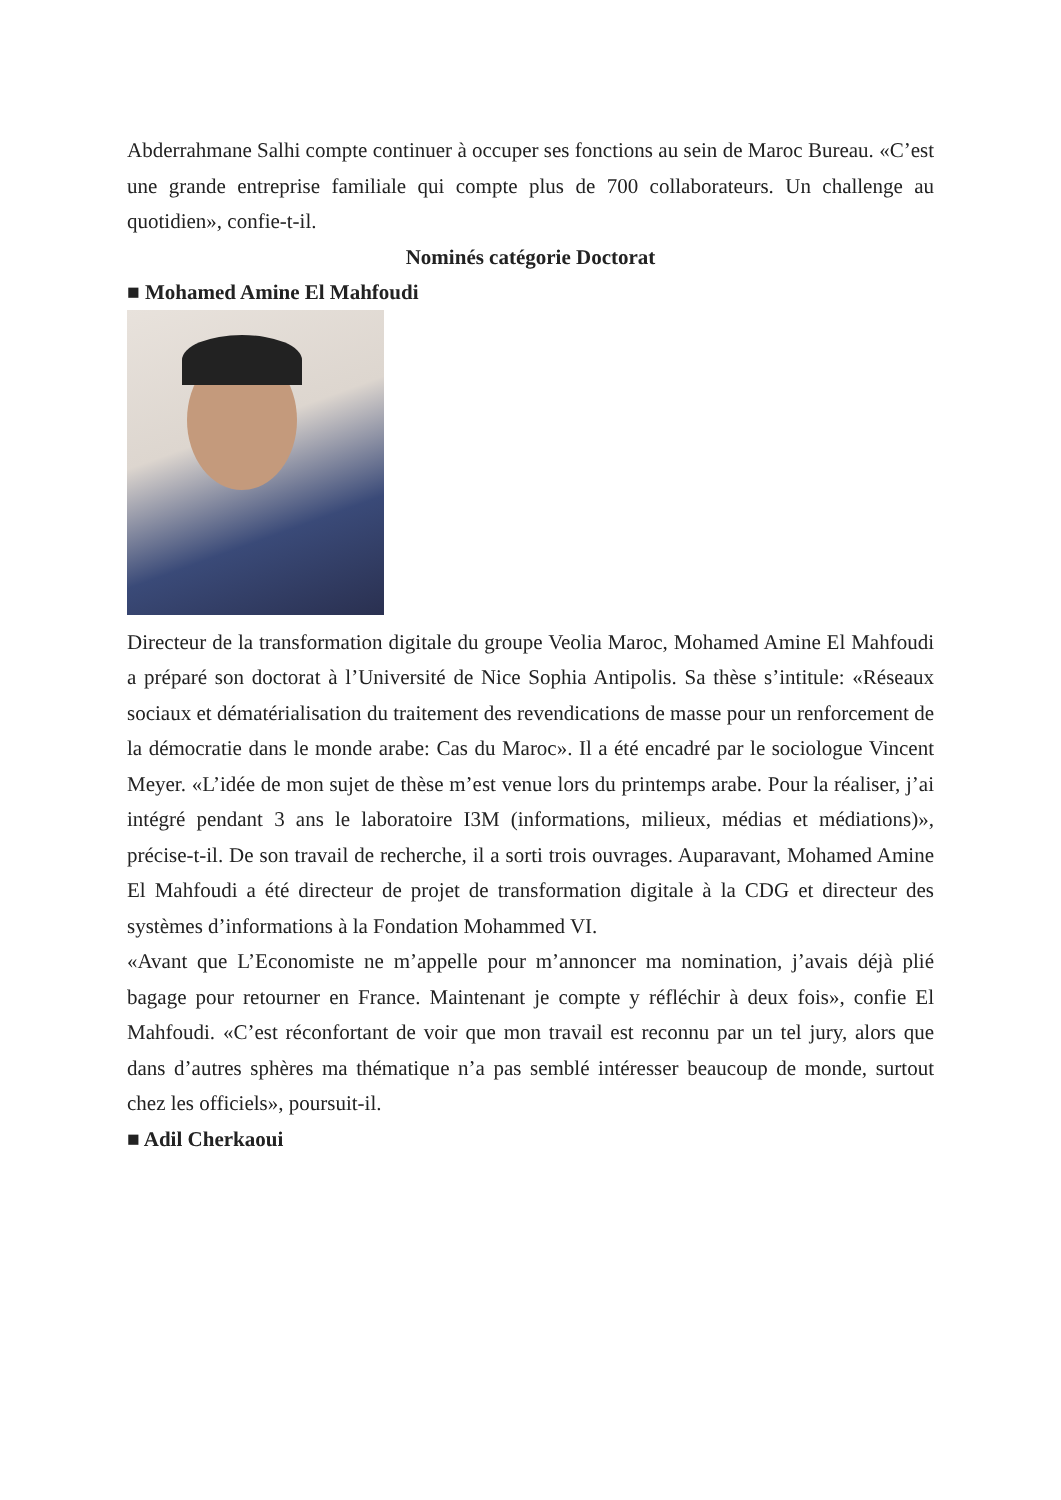Abderrahmane Salhi compte continuer à occuper ses fonctions au sein de Maroc Bureau. «C’est une grande entreprise familiale qui compte plus de 700 collaborateurs. Un challenge au quotidien», confie-t-il.
Nominés catégorie Doctorat
■ Mohamed Amine El Mahfoudi
Directeur de la transformation digitale du groupe Veolia Maroc, Mohamed Amine El Mahfoudi a préparé son doctorat à l’Université de Nice Sophia Antipolis. Sa thèse s’intitule: «Réseaux sociaux et dématérialisation du traitement des revendications de masse pour un renforcement de la démocratie dans le monde arabe: Cas du Maroc». Il a été encadré par le sociologue Vincent Meyer. «L’idée de mon sujet de thèse m’est venue lors du printemps arabe. Pour la réaliser, j’ai intégré pendant 3 ans le laboratoire I3M (informations, milieux, médias et médiations)», précise-t-il. De son travail de recherche, il a sorti trois ouvrages. Auparavant, Mohamed Amine El Mahfoudi a été directeur de projet de transformation digitale à la CDG et directeur des systèmes d’informations à la Fondation Mohammed VI.
«Avant que L’Economiste ne m’appelle pour m’annoncer ma nomination, j’avais déjà plié bagage pour retourner en France. Maintenant je compte y réfléchir à deux fois», confie El Mahfoudi. «C’est réconfortant de voir que mon travail est reconnu par un tel jury, alors que dans d’autres sphères ma thématique n’a pas semblé intéresser beaucoup de monde, surtout chez les officiels», poursuit-il.
■ Adil Cherkaoui